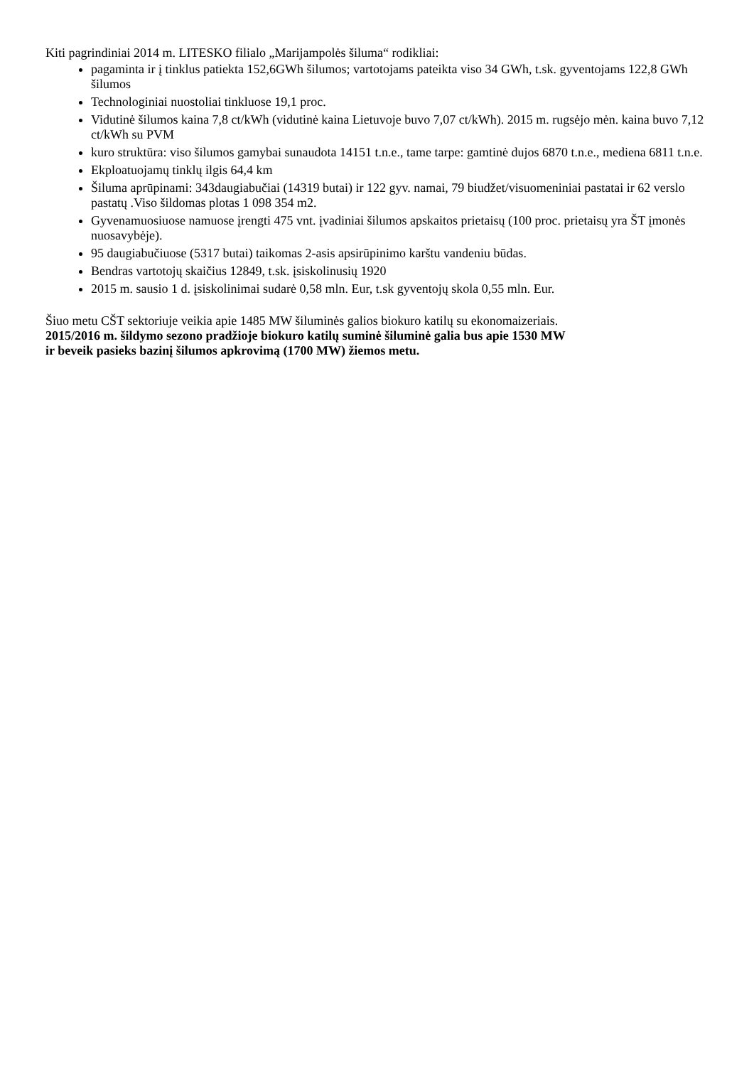Kiti pagrindiniai 2014 m. LITESKO filialo „Marijampolės šiluma“ rodikliai:
pagaminta ir į tinklus patiekta 152,6GWh šilumos; vartotojams pateikta viso 34 GWh, t.sk. gyventojams 122,8 GWh šilumos
Technologiniai nuostoliai tinkluose 19,1 proc.
Vidutinė šilumos kaina 7,8 ct/kWh (vidutinė kaina Lietuvoje buvo 7,07 ct/kWh). 2015 m. rugsėjo mėn. kaina buvo 7,12 ct/kWh su PVM
kuro struktūra: viso šilumos gamybai sunaudota 14151 t.n.e., tame tarpe: gamtinė dujos 6870 t.n.e., mediena 6811 t.n.e.
Ekploatuojamų tinklų ilgis 64,4 km
Šiluma aprūpinami: 343daugiabučiai (14319 butai) ir 122 gyv. namai, 79 biudžet/visuomeniniai pastatai ir 62 verslo pastatų .Viso šildomas plotas 1 098 354 m2.
Gyvenamuosiuose namuose įrengti 475 vnt. įvadiniai šilumos apskaitos prietaisų (100 proc. prietaisų yra ŠT įmonės nuosavybėje).
95 daugiabučiuose (5317 butai) taikomas 2-asis apsirūpinimo karštu vandeniu būdas.
Bendras vartotojų skaičius 12849, t.sk. įsiskolinusių 1920
2015 m. sausio 1 d. įsiskolinimai sudarė 0,58 mln. Eur, t.sk gyventojų skola 0,55 mln. Eur.
Šiuo metu CŠT sektoriuje veikia apie 1485 MW šiluminės galios biokuro katilų su ekonomaizeriais.
2015/2016 m. šildymo sezono pradžioje biokuro katilų suminė šiluminė galia bus apie 1530 MW
ir beveik pasieks bazinį šilumos apkrovimą (1700 MW) žiemos metu.